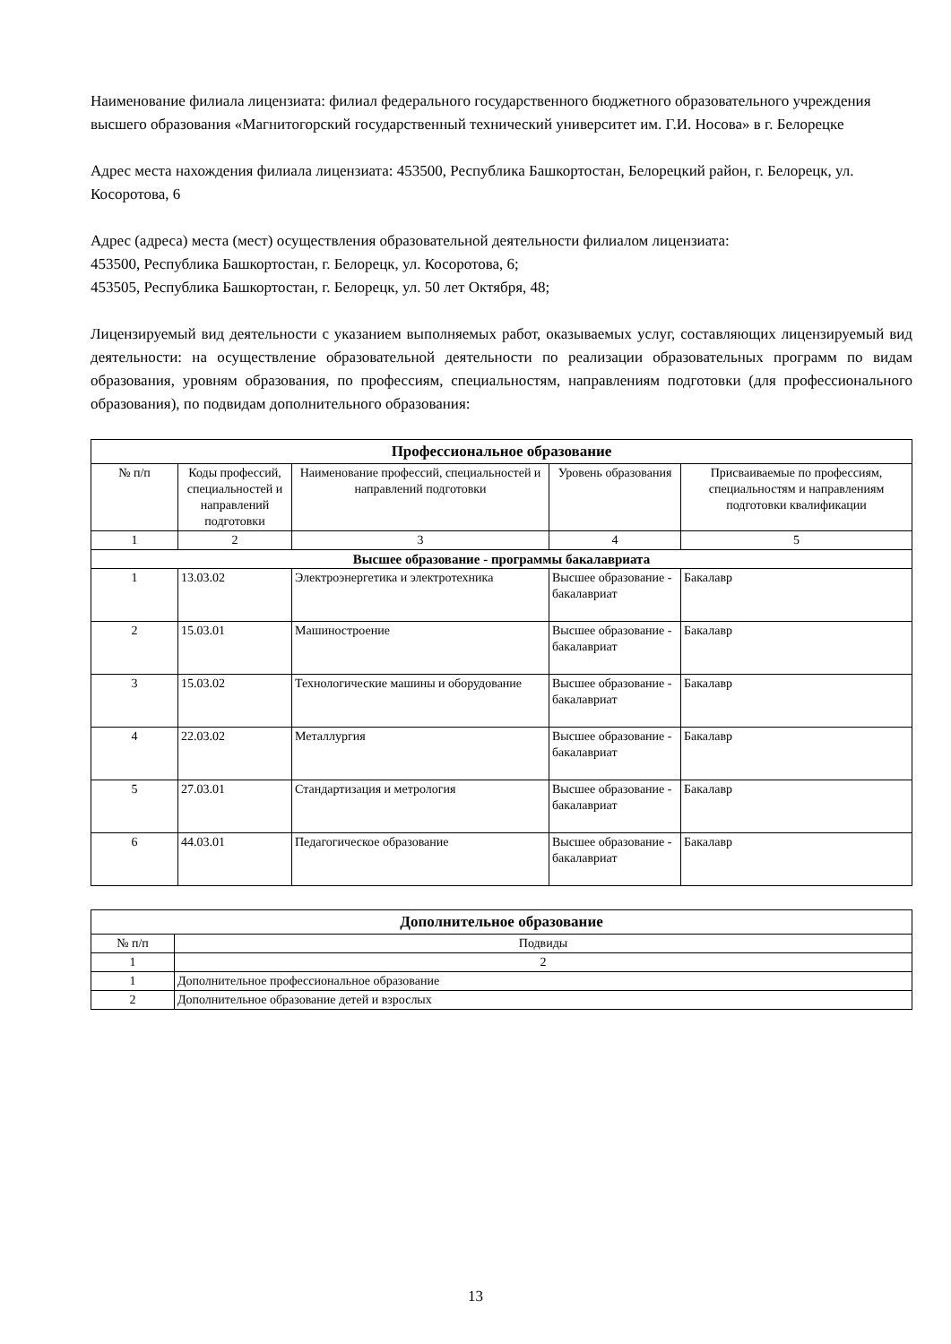Наименование филиала лицензиата: филиал федерального государственного бюджетного образовательного учреждения высшего образования «Магнитогорский государственный технический университет им. Г.И. Носова» в г. Белорецке
Адрес места нахождения филиала лицензиата: 453500, Республика Башкортостан, Белорецкий район, г. Белорецк, ул. Косоротова, 6
Адрес (адреса) места (мест) осуществления образовательной деятельности филиалом лицензиата:
453500, Республика Башкортостан, г. Белорецк, ул. Косоротова, 6;
453505, Республика Башкортостан, г. Белорецк, ул. 50 лет Октября, 48;
Лицензируемый вид деятельности с указанием выполняемых работ, оказываемых услуг, составляющих лицензируемый вид деятельности: на осуществление образовательной деятельности по реализации образовательных программ по видам образования, уровням образования, по профессиям, специальностям, направлениям подготовки (для профессионального образования), по подвидам дополнительного образования:
| Профессиональное образование | | | | |
| --- | --- | --- | --- | --- |
| № п/п | Коды профессий, специальностей и направлений подготовки | Наименование профессий, специальностей и направлений подготовки | Уровень образования | Присваиваемые по профессиям, специальностям и направлениям подготовки квалификации |
| 1 | 2 | 3 | 4 | 5 |
| Высшее образование - программы бакалавриата | | | | |
| 1 | 13.03.02 | Электроэнергетика и электротехника | Высшее образование - бакалавриат | Бакалавр |
| 2 | 15.03.01 | Машиностроение | Высшее образование - бакалавриат | Бакалавр |
| 3 | 15.03.02 | Технологические машины и оборудование | Высшее образование - бакалавриат | Бакалавр |
| 4 | 22.03.02 | Металлургия | Высшее образование - бакалавриат | Бакалавр |
| 5 | 27.03.01 | Стандартизация и метрология | Высшее образование - бакалавриат | Бакалавр |
| 6 | 44.03.01 | Педагогическое образование | Высшее образование - бакалавриат | Бакалавр |
| Дополнительное образование | |
| --- | --- |
| № п/п | Подвиды |
| 1 | 2 |
| 1 | Дополнительное профессиональное образование |
| 2 | Дополнительное образование детей и взрослых |
13